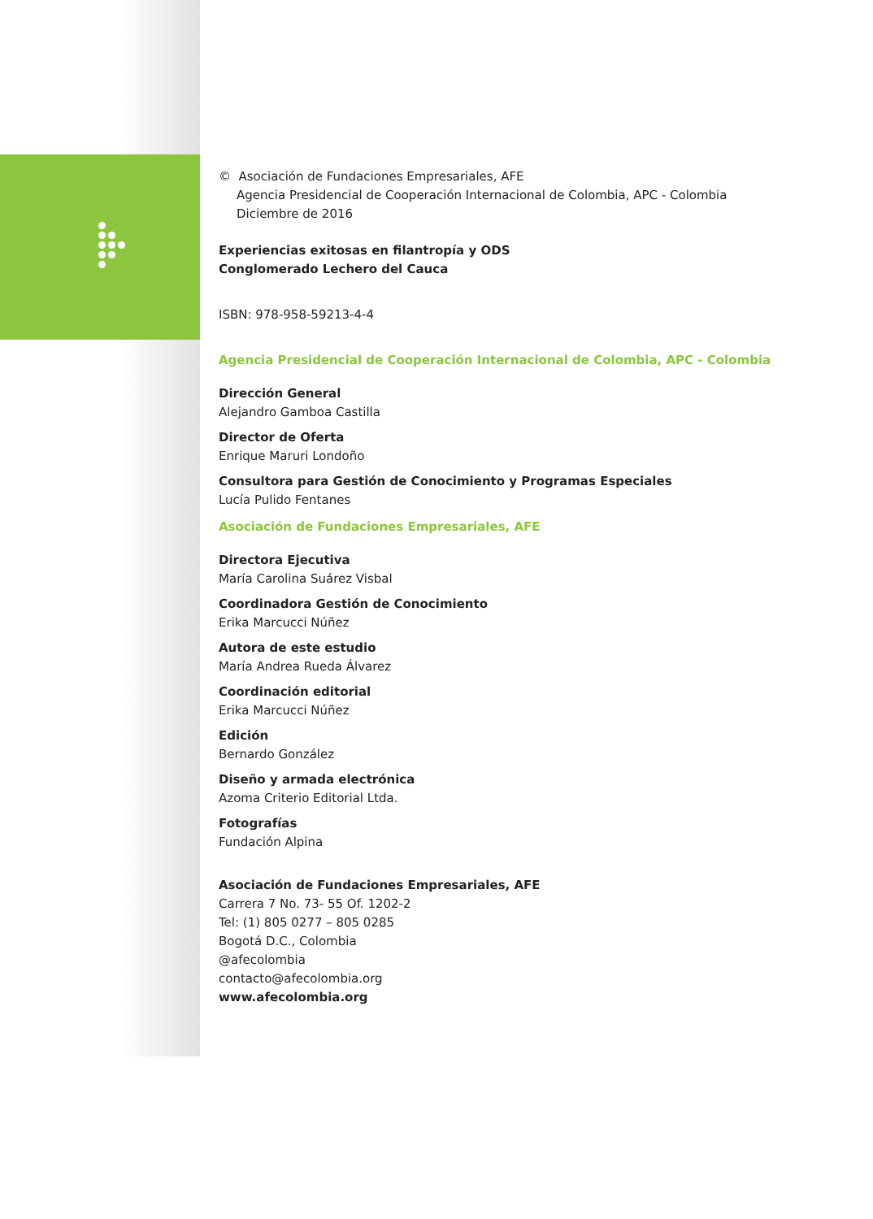© Asociación de Fundaciones Empresariales, AFE
Agencia Presidencial de Cooperación Internacional de Colombia, APC - Colombia
Diciembre de 2016
Experiencias exitosas en filantropía y ODS
Conglomerado Lechero del Cauca
ISBN: 978-958-59213-4-4
Agencia Presidencial de Cooperación Internacional de Colombia, APC - Colombia
Dirección General
Alejandro Gamboa Castilla
Director de Oferta
Enrique Maruri Londoño
Consultora para Gestión de Conocimiento y Programas Especiales
Lucía Pulido Fentanes
Asociación de Fundaciones Empresariales, AFE
Directora Ejecutiva
María Carolina Suárez Visbal
Coordinadora Gestión de Conocimiento
Erika Marcucci Núñez
Autora de este estudio
María Andrea Rueda Álvarez
Coordinación editorial
Erika Marcucci Núñez
Edición
Bernardo González
Diseño y armada electrónica
Azoma Criterio Editorial Ltda.
Fotografías
Fundación Alpina
Asociación de Fundaciones Empresariales, AFE
Carrera 7 No. 73- 55 Of. 1202-2
Tel: (1) 805 0277 – 805 0285
Bogotá D.C., Colombia
@afecolombia
contacto@afecolombia.org
www.afecolombia.org